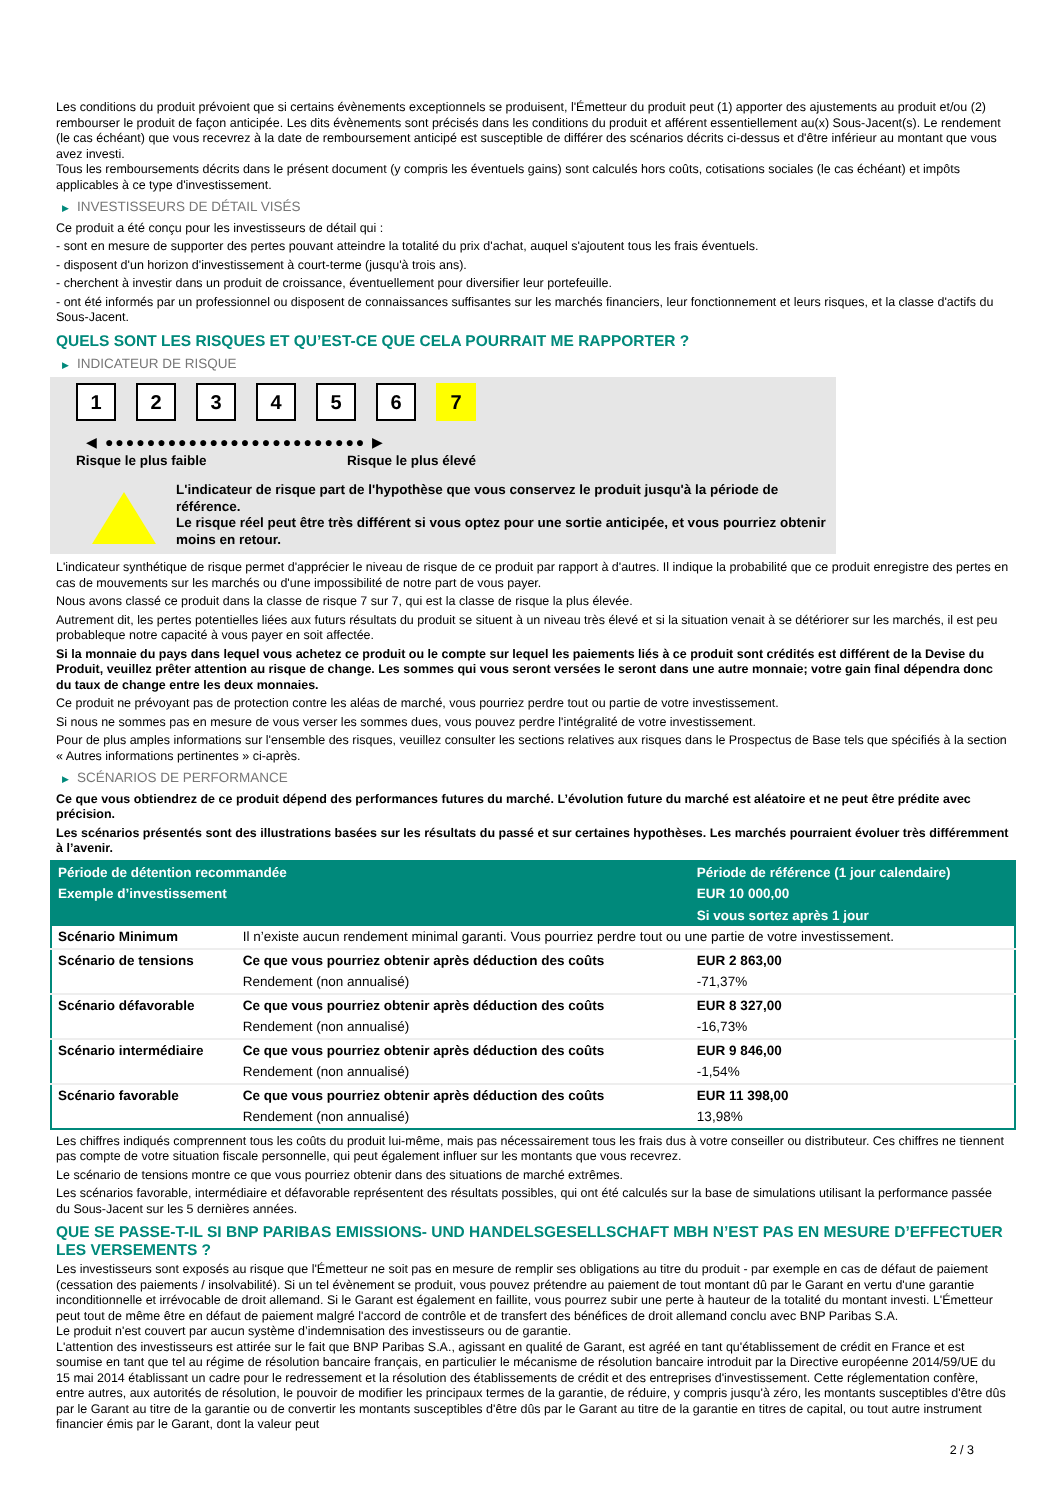Les conditions du produit prévoient que si certains évènements exceptionnels se produisent, l'Émetteur du produit peut (1) apporter des ajustements au produit et/ou (2) rembourser le produit de façon anticipée. Les dits évènements sont précisés dans les conditions du produit et afférent essentiellement au(x) Sous-Jacent(s). Le rendement (le cas échéant) que vous recevrez à la date de remboursement anticipé est susceptible de différer des scénarios décrits ci-dessus et d'être inférieur au montant que vous avez investi.
Tous les remboursements décrits dans le présent document (y compris les éventuels gains) sont calculés hors coûts, cotisations sociales (le cas échéant) et impôts applicables à ce type d'investissement.
▶ INVESTISSEURS DE DÉTAIL VISÉS
Ce produit a été conçu pour les investisseurs de détail qui :
- sont en mesure de supporter des pertes pouvant atteindre la totalité du prix d'achat, auquel s'ajoutent tous les frais éventuels.
- disposent d'un horizon d'investissement à court-terme (jusqu'à trois ans).
- cherchent à investir dans un produit de croissance, éventuellement pour diversifier leur portefeuille.
- ont été informés par un professionnel ou disposent de connaissances suffisantes sur les marchés financiers, leur fonctionnement et leurs risques, et la classe d'actifs du Sous-Jacent.
QUELS SONT LES RISQUES ET QU’EST-CE QUE CELA POURRAIT ME RAPPORTER ?
▶ INDICATEUR DE RISQUE
1 2 3 4 5 6 7
◀ ●●●●●●●●●●●●●●●●●●●●●●●●● ▶
Risque le plus faible Risque le plus élevé
L'indicateur de risque part de l'hypothèse que vous conservez le produit jusqu'à la période de référence.
Le risque réel peut être très différent si vous optez pour une sortie anticipée, et vous pourriez obtenir moins en retour.
L'indicateur synthétique de risque permet d'apprécier le niveau de risque de ce produit par rapport à d'autres. Il indique la probabilité que ce produit enregistre des pertes en cas de mouvements sur les marchés ou d'une impossibilité de notre part de vous payer.
Nous avons classé ce produit dans la classe de risque 7 sur 7, qui est la classe de risque la plus élevée.
Autrement dit, les pertes potentielles liées aux futurs résultats du produit se situent à un niveau très élevé et si la situation venait à se détériorer sur les marchés, il est peu probableque notre capacité à vous payer en soit affectée.
Si la monnaie du pays dans lequel vous achetez ce produit ou le compte sur lequel les paiements liés à ce produit sont crédités est différent de la Devise du Produit, veuillez prêter attention au risque de change. Les sommes qui vous seront versées le seront dans une autre monnaie; votre gain final dépendra donc du taux de change entre les deux monnaies.
Ce produit ne prévoyant pas de protection contre les aléas de marché, vous pourriez perdre tout ou partie de votre investissement.
Si nous ne sommes pas en mesure de vous verser les sommes dues, vous pouvez perdre l'intégralité de votre investissement.
Pour de plus amples informations sur l'ensemble des risques, veuillez consulter les sections relatives aux risques dans le Prospectus de Base tels que spécifiés à la section « Autres informations pertinentes » ci-après.
▶ SCÉNARIOS DE PERFORMANCE
Ce que vous obtiendrez de ce produit dépend des performances futures du marché. L’évolution future du marché est aléatoire et ne peut être prédite avec précision.
Les scénarios présentés sont des illustrations basées sur les résultats du passé et sur certaines hypothèses. Les marchés pourraient évoluer très différemment à l’avenir.
| Période de détention recommandée | | Période de référence (1 jour calendaire) |
| --- | --- | --- |
| Exemple d’investissement | | EUR 10 000,00 |
| | | Si vous sortez après 1 jour |
| Scénario Minimum | Il n’existe aucun rendement minimal garanti. Vous pourriez perdre tout ou une partie de votre investissement. | |
| Scénario de tensions | Ce que vous pourriez obtenir après déduction des coûts | EUR 2 863,00 |
| | Rendement (non annualisé) | -71,37% |
| Scénario défavorable | Ce que vous pourriez obtenir après déduction des coûts | EUR 8 327,00 |
| | Rendement (non annualisé) | -16,73% |
| Scénario intermédiaire | Ce que vous pourriez obtenir après déduction des coûts | EUR 9 846,00 |
| | Rendement (non annualisé) | -1,54% |
| Scénario favorable | Ce que vous pourriez obtenir après déduction des coûts | EUR 11 398,00 |
| | Rendement (non annualisé) | 13,98% |
Les chiffres indiqués comprennent tous les coûts du produit lui-même, mais pas nécessairement tous les frais dus à votre conseiller ou distributeur. Ces chiffres ne tiennent pas compte de votre situation fiscale personnelle, qui peut également influer sur les montants que vous recevrez.
Le scénario de tensions montre ce que vous pourriez obtenir dans des situations de marché extrêmes.
Les scénarios favorable, intermédiaire et défavorable représentent des résultats possibles, qui ont été calculés sur la base de simulations utilisant la performance passée du Sous-Jacent sur les 5 dernières années.
QUE SE PASSE-T-IL SI BNP PARIBAS EMISSIONS- UND HANDELSGESELLSCHAFT MBH N’EST PAS EN MESURE D’EFFECTUER LES VERSEMENTS ?
Les investisseurs sont exposés au risque que l'Émetteur ne soit pas en mesure de remplir ses obligations au titre du produit - par exemple en cas de défaut de paiement (cessation des paiements / insolvabilité). Si un tel évènement se produit, vous pouvez prétendre au paiement de tout montant dû par le Garant en vertu d'une garantie inconditionnelle et irrévocable de droit allemand. Si le Garant est également en faillite, vous pourrez subir une perte à hauteur de la totalité du montant investi. L'Émetteur peut tout de même être en défaut de paiement malgré l'accord de contrôle et de transfert des bénéfices de droit allemand conclu avec BNP Paribas S.A.
Le produit n'est couvert par aucun système d’indemnisation des investisseurs ou de garantie.
L'attention des investisseurs est attirée sur le fait que BNP Paribas S.A., agissant en qualité de Garant, est agréé en tant qu'établissement de crédit en France et est soumise en tant que tel au régime de résolution bancaire français, en particulier le mécanisme de résolution bancaire introduit par la Directive européenne 2014/59/UE du 15 mai 2014 établissant un cadre pour le redressement et la résolution des établissements de crédit et des entreprises d'investissement. Cette réglementation confère, entre autres, aux autorités de résolution, le pouvoir de modifier les principaux termes de la garantie, de réduire, y compris jusqu'à zéro, les montants susceptibles d'être dûs par le Garant au titre de la garantie ou de convertir les montants susceptibles d'être dûs par le Garant au titre de la garantie en titres de capital, ou tout autre instrument financier émis par le Garant, dont la valeur peut
2 / 3